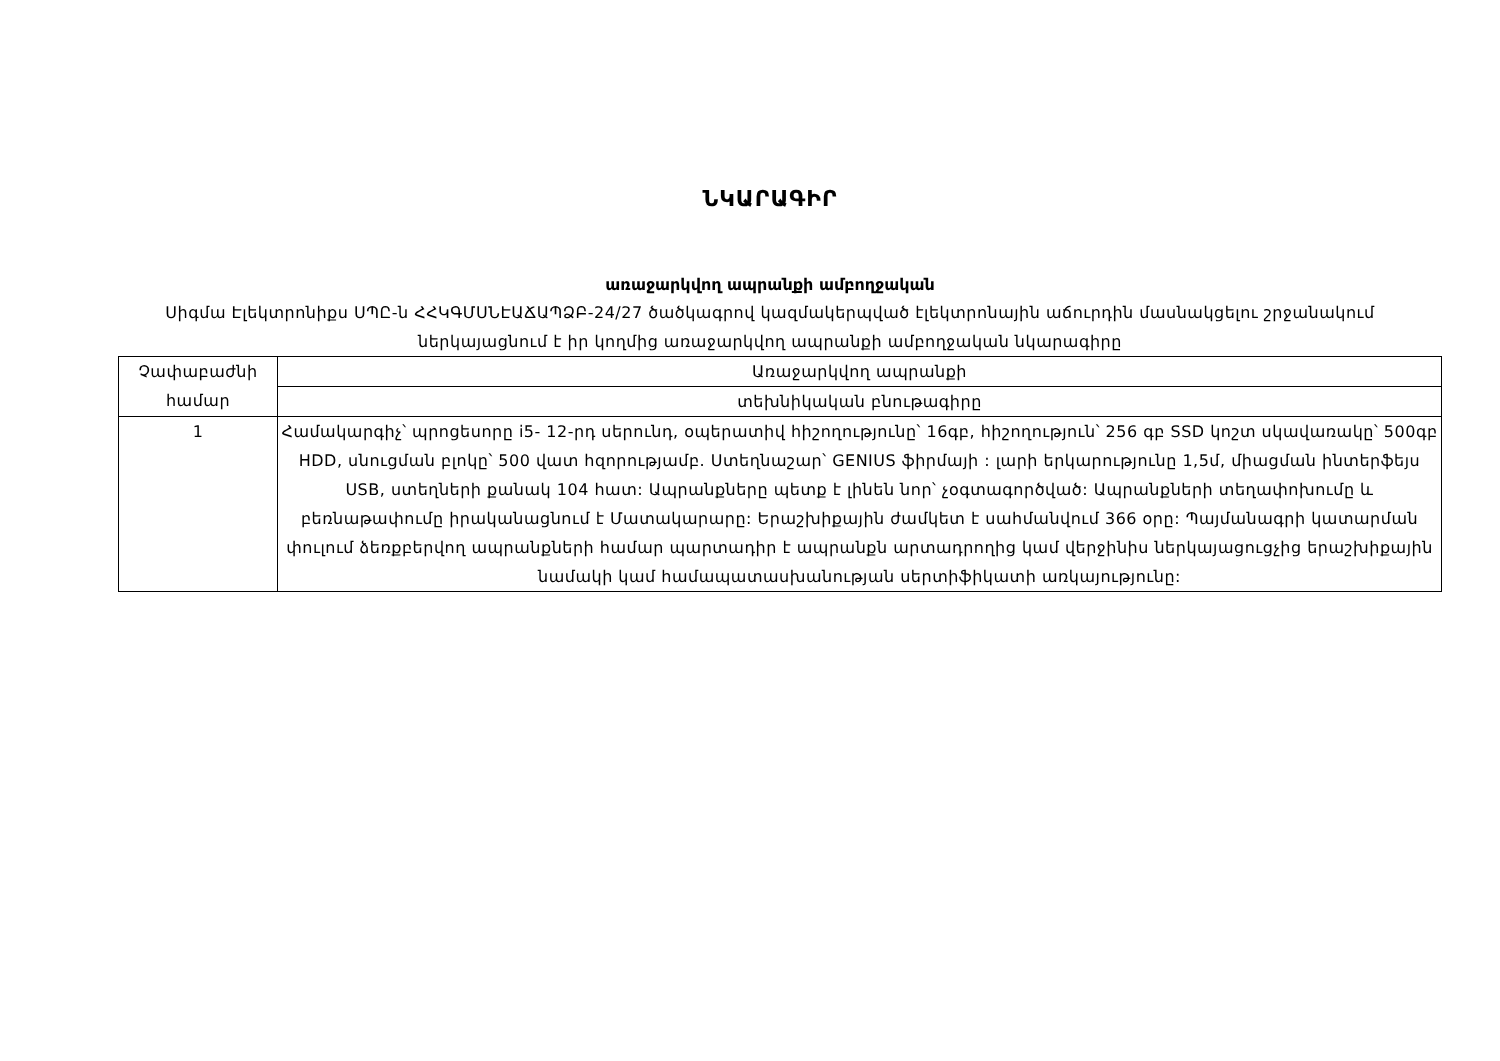ՆԿԱՐԱԳԻՐ
առաջարկվող ապրանքի ամբողջական
Սիգմա Էլեկտրոնիքս ՍՊԸ-ն ՀՀԿԳՄՍՆԷԱՃԱՊՁԲ-24/27 ծածկագրով կազմակերպված էլեկտրոնային աճուրդին մասնակցելու շրջանակում ներկայացնում է իր կողմից առաջարկվող ապրանքի ամբողջական նկարագիրը
| Չափաբաժնի համար | Առաջարկվող ապրանքի |
| | տեխնիկական բնութագիրը |
| 1 | Համակարգիչ՝ պրոցեսորը i5- 12-րդ սերունդ, օպերատիվ հիշողությունը՝ 16գբ, հիշողություն՝ 256 գբ SSD կոշտ սկավառակը՝ 500գբ HDD, սնուցման բլոկը՝ 500 վատ հզորությամբ. Ստեղնաշար՝ GENIUS ֆիրմայի : լարի երկարությունը 1,5մ, միացման ինտերֆեյս USB, ստեղների քանակ 104 հատ: Ապրանքները պետք է լինեն նոր՝ չօգտագործված: Ապրանքների տեղափոխումը և բեռնաթափումը իրականացնում է Մատակարարը: Երաշխիքային ժամկետ է սահմանվում 366 օրը: Պայմանագրի կատարման փուլում ձեռքբերվող ապրանքների համար պարտադիր է ապրանքն արտադրողից կամ վերջինիս ներկայացուցչից երաշխիքային նամակի կամ համապատասխանության սերտիֆիկատի առկայությունը: |